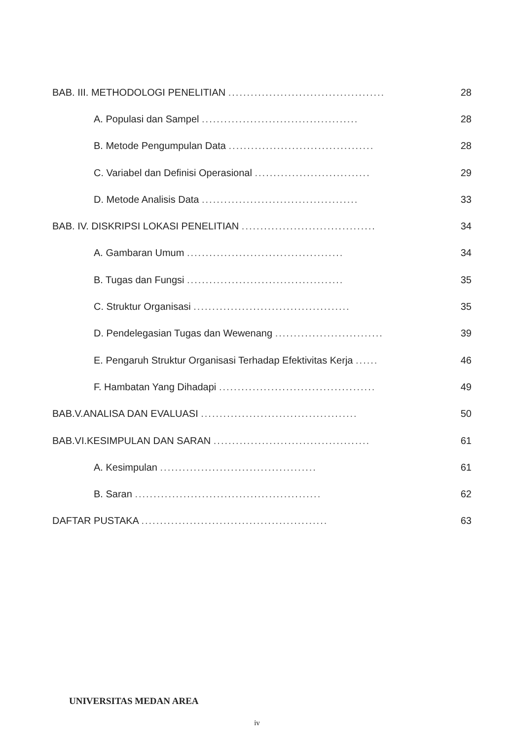BAB. III. METHODOLOGI PENELITIAN .......................................... 28
A. Populasi dan Sampel .......................................... 28
B. Metode Pengumpulan Data ....................................... 28
C. Variabel dan Definisi Operasional ............................... 29
D. Metode Analisis Data .......................................... 33
BAB. IV. DISKRIPSI LOKASI PENELITIAN .................................... 34
A. Gambaran Umum .......................................... 34
B. Tugas dan Fungsi .......................................... 35
C. Struktur Organisasi .......................................... 35
D. Pendelegasian Tugas dan Wewenang ............................. 39
E. Pengaruh Struktur Organisasi Terhadap Efektivitas Kerja ...... 46
F. Hambatan Yang Dihadapi .......................................... 49
BAB.V.ANALISA DAN EVALUASI .......................................... 50
BAB.VI.KESIMPULAN DAN SARAN .......................................... 61
A. Kesimpulan .......................................... 61
B. Saran .................................................. 62
DAFTAR PUSTAKA .................................................. 63
UNIVERSITAS MEDAN AREA
iv